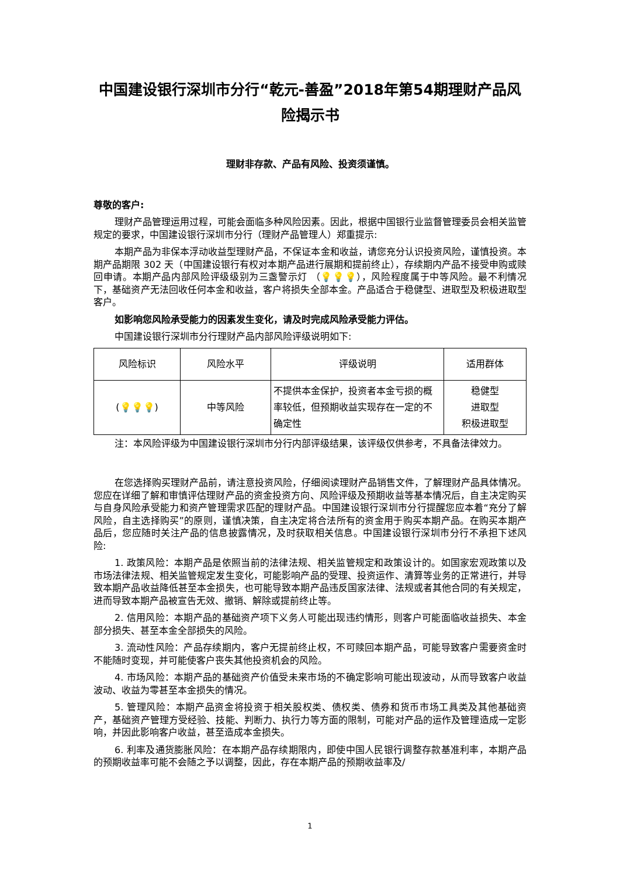中国建设银行深圳市分行“乾元-善盈”2018年第54期理财产品风险揭示书
理财非存款、产品有风险、投资须谨慎。
尊敬的客户:
理财产品管理运用过程，可能会面临多种风险因素。因此，根据中国银行业监督管理委员会相关监管规定的要求，中国建设银行深圳市分行（理财产品管理人）郑重提示:
本期产品为非保本浮动收益型理财产品，不保证本金和收益，请您充分认识投资风险，谨慎投资。本期产品期限 302 天（中国建设银行有权对本期产品进行展期和提前终止），存续期内产品不接受申购或赎回申请。本期产品内部风险评级级别为三盏警示灯 （💡💡💡），风险程度属于中等风险。最不利情况下，基础资产无法回收任何本金和收益，客户将损失全部本金。产品适合于稳健型、进取型及积极进取型客户。
如影响您风险承受能力的因素发生变化，请及时完成风险承受能力评估。
中国建设银行深圳市分行理财产品内部风险评级说明如下:
| 风险标识 | 风险水平 | 评级说明 | 适用群体 |
| --- | --- | --- | --- |
| ( 💡💡💡 ) | 中等风险 | 不提供本金保护，投资者本金亏损的概率较低，但预期收益实现存在一定的不确定性 | 稳健型 进取型 积极进取型 |
注：本风险评级为中国建设银行深圳市分行内部评级结果，该评级仅供参考，不具备法律效力。
在您选择购买理财产品前，请注意投资风险，仔细阅读理财产品销售文件，了解理财产品具体情况。您应在详细了解和审慎评估理财产品的资金投资方向、风险评级及预期收益等基本情况后，自主决定购买与自身风险承受能力和资产管理需求匹配的理财产品。中国建设银行深圳市分行提醒您应本着“充分了解风险，自主选择购买”的原则，谨慎决策，自主决定将合法所有的资金用于购买本期产品。在购买本期产品后，您应随时关注产品的信息披露情况，及时获取相关信息。中国建设银行深圳市分行不承担下述风险:
1. 政策风险：本期产品是依照当前的法律法规、相关监管规定和政策设计的。如国家宏观政策以及市场法律法规、相关监管规定发生变化，可能影响产品的受理、投资运作、清算等业务的正常进行，并导致本期产品收益降低甚至本金损失，也可能导致本期产品违反国家法律、法规或者其他合同的有关规定，进而导致本期产品被宣告无效、撤销、解除或提前终止等。
2. 信用风险：本期产品的基础资产项下义务人可能出现违约情形，则客户可能面临收益损失、本金部分损失、甚至本金全部损失的风险。
3. 流动性风险：产品存续期内，客户无提前终止权，不可赎回本期产品，可能导致客户需要资金时不能随时变现，并可能使客户丧失其他投资机会的风险。
4. 市场风险：本期产品的基础资产价值受未来市场的不确定影响可能出现波动，从而导致客户收益波动、收益为零甚至本金损失的情况。
5. 管理风险：本期产品资金将投资于相关股权类、债权类、债券和货币市场工具类及其他基础资产，基础资产管理方受经验、技能、判断力、执行力等方面的限制，可能对产品的运作及管理造成一定影响，并因此影响客户收益，甚至造成本金损失。
6. 利率及通货膨胀风险：在本期产品存续期限内，即使中国人民银行调整存款基准利率，本期产品的预期收益率可能不会随之予以调整，因此，存在本期产品的预期收益率及/
1